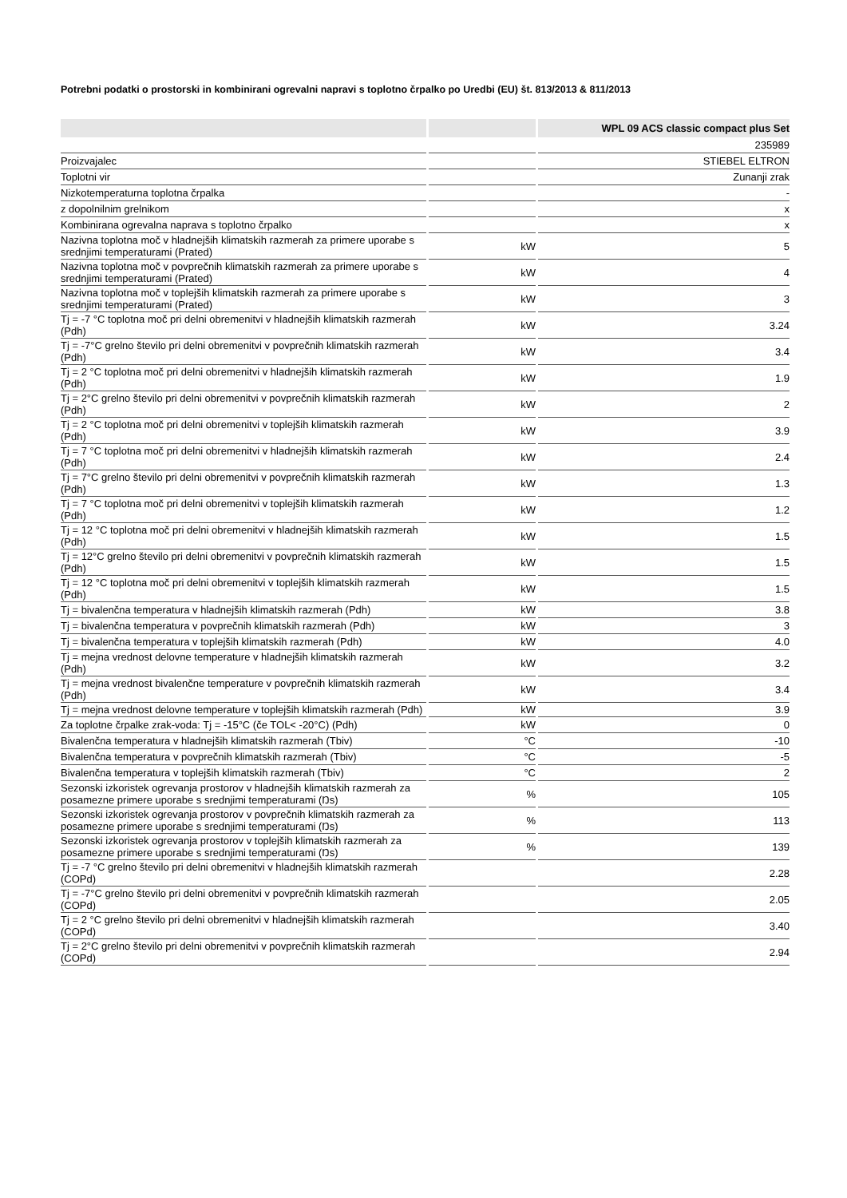Potrebni podatki o prostorski in kombinirani ogrevalni napravi s toplotno črpalko po Uredbi (EU) št. 813/2013 & 811/2013
| | | WPL 09 ACS classic compact plus Set |
| --- | --- | --- |
| | | 235989 |
| Proizvajalec | | STIEBEL ELTRON |
| Toplotni vir | | Zunanji zrak |
| Nizkotemperaturna toplotna črpalka | | - |
| z dopolnilnim grelnikom | | x |
| Kombinirana ogrevalna naprava s toplotno črpalko | | x |
| Nazivna toplotna moč v hladnejših klimatskih razmerah za primere uporabe s srednjimi temperaturami (Prated) | kW | 5 |
| Nazivna toplotna moč v povprečnih klimatskih razmerah za primere uporabe s srednjimi temperaturami (Prated) | kW | 4 |
| Nazivna toplotna moč v toplejših klimatskih razmerah za primere uporabe s srednjimi temperaturami (Prated) | kW | 3 |
| Tj = -7 °C toplotna moč pri delni obremenitvi v hladnejših klimatskih razmerah (Pdh) | kW | 3.24 |
| Tj = -7°C grelno število pri delni obremenitvi v povprečnih klimatskih razmerah (Pdh) | kW | 3.4 |
| Tj = 2 °C toplotna moč pri delni obremenitvi v hladnejših klimatskih razmerah (Pdh) | kW | 1.9 |
| Tj = 2°C grelno število pri delni obremenitvi v povprečnih klimatskih razmerah (Pdh) | kW | 2 |
| Tj = 2 °C toplotna moč pri delni obremenitvi v toplejših klimatskih razmerah (Pdh) | kW | 3.9 |
| Tj = 7 °C toplotna moč pri delni obremenitvi v hladnejših klimatskih razmerah (Pdh) | kW | 2.4 |
| Tj = 7°C grelno število pri delni obremenitvi v povprečnih klimatskih razmerah (Pdh) | kW | 1.3 |
| Tj = 7 °C toplotna moč pri delni obremenitvi v toplejših klimatskih razmerah (Pdh) | kW | 1.2 |
| Tj = 12 °C toplotna moč pri delni obremenitvi v hladnejših klimatskih razmerah (Pdh) | kW | 1.5 |
| Tj = 12°C grelno število pri delni obremenitvi v povprečnih klimatskih razmerah (Pdh) | kW | 1.5 |
| Tj = 12 °C toplotna moč pri delni obremenitvi v toplejših klimatskih razmerah (Pdh) | kW | 1.5 |
| Tj = bivalenčna temperatura v hladnejših klimatskih razmerah (Pdh) | kW | 3.8 |
| Tj = bivalenčna temperatura v povprečnih klimatskih razmerah (Pdh) | kW | 3 |
| Tj = bivalenčna temperatura v toplejših klimatskih razmerah (Pdh) | kW | 4.0 |
| Tj = mejna vrednost delovne temperature v hladnejših klimatskih razmerah (Pdh) | kW | 3.2 |
| Tj = mejna vrednost bivalenčne temperature v povprečnih klimatskih razmerah (Pdh) | kW | 3.4 |
| Tj = mejna vrednost delovne temperature v toplejših klimatskih razmerah (Pdh) | kW | 3.9 |
| Za toplotne črpalke zrak-voda: Tj = -15°C (če TOL< -20°C) (Pdh) | kW | 0 |
| Bivalenčna temperatura v hladnejših klimatskih razmerah (Tbiv) | °C | -10 |
| Bivalenčna temperatura v povprečnih klimatskih razmerah (Tbiv) | °C | -5 |
| Bivalenčna temperatura v toplejših klimatskih razmerah (Tbiv) | °C | 2 |
| Sezonski izkoristek ogrevanja prostorov v hladnejših klimatskih razmerah za posamezne primere uporabe s srednjimi temperaturami (Ŋs) | % | 105 |
| Sezonski izkoristek ogrevanja prostorov v povprečnih klimatskih razmerah za posamezne primere uporabe s srednjimi temperaturami (Ŋs) | % | 113 |
| Sezonski izkoristek ogrevanja prostorov v toplejših klimatskih razmerah za posamezne primere uporabe s srednjimi temperaturami (Ŋs) | % | 139 |
| Tj = -7 °C grelno število pri delni obremenitvi v hladnejših klimatskih razmerah (COPd) | | 2.28 |
| Tj = -7°C grelno število pri delni obremenitvi v povprečnih klimatskih razmerah (COPd) | | 2.05 |
| Tj = 2 °C grelno število pri delni obremenitvi v hladnejših klimatskih razmerah (COPd) | | 3.40 |
| Tj = 2°C grelno število pri delni obremenitvi v povprečnih klimatskih razmerah (COPd) | | 2.94 |